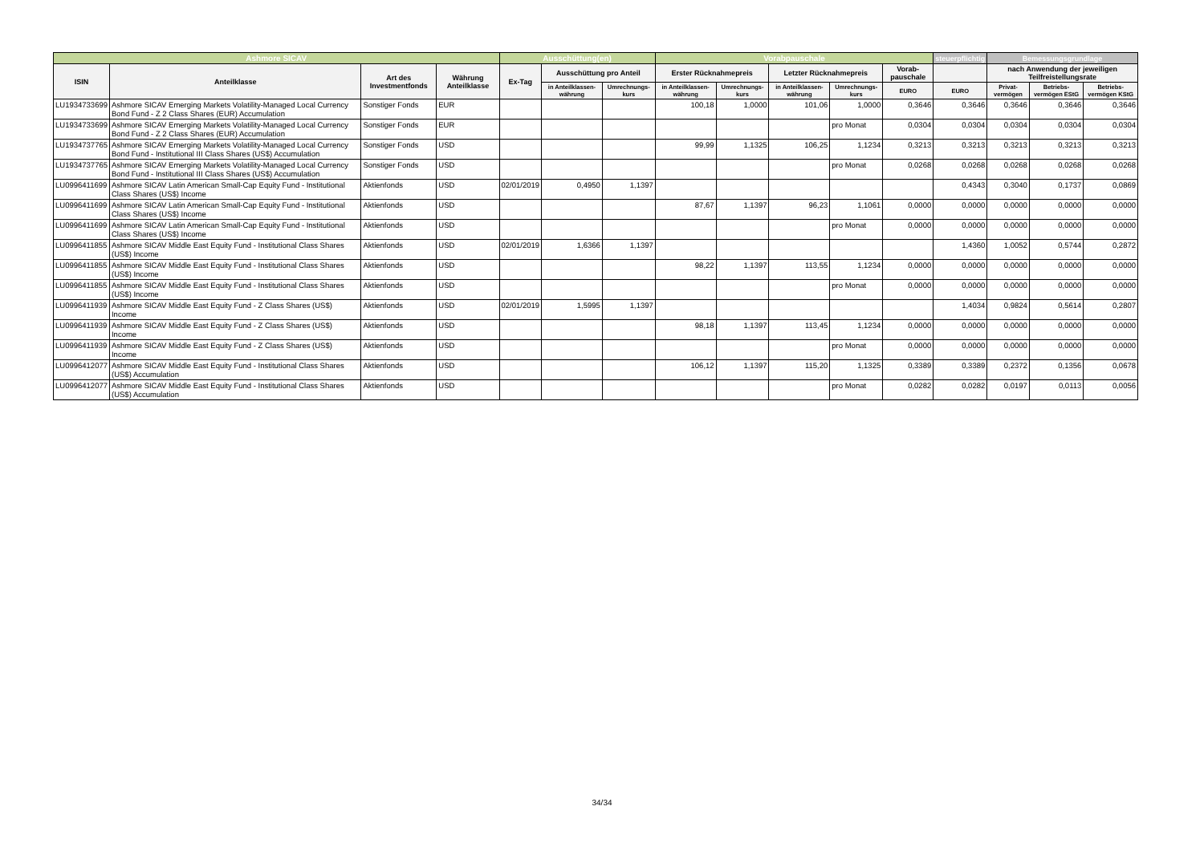| Ashmore SICAV | | | | Ausschüttung(en) | | | Vorabpauschale | | | | | steuerpflichtig | Bemessungsgrundlage | | |
| --- | --- | --- | --- | --- | --- | --- | --- | --- | --- | --- | --- | --- | --- | --- | --- |
| ISIN | Anteilklasse | Art des Investmentfonds | Währung Anteilklasse | Ex-Tag | Ausschüttung pro Anteil | | Erster Rücknahmepreis | | Letzter Rücknahmepreis | | Vorab-pauschale | | nach Anwendung der jeweiligen Teilfreistellungsrate | | |
| | | | | | in Anteilklassen-währung | Umrechnungs-kurs | in Anteilklassen-währung | Umrechnungs-kurs | in Anteilklassen-währung | Umrechnungs-kurs | EURO | EURO | Privat-vermögen | Betriebs-vermögen EStG | Betriebs-vermögen KStG |
| LU1934733699 | Ashmore SICAV Emerging Markets Volatility-Managed Local Currency Bond Fund - Z 2 Class Shares (EUR) Accumulation | Sonstiger Fonds | EUR | | | | 100,18 | 1,0000 | 101,06 | 1,0000 | 0,3646 | 0,3646 | 0,3646 | 0,3646 | 0,3646 |
| LU1934733699 | Ashmore SICAV Emerging Markets Volatility-Managed Local Currency Bond Fund - Z 2 Class Shares (EUR) Accumulation | Sonstiger Fonds | EUR | | | | | | | pro Monat | 0,0304 | 0,0304 | 0,0304 | 0,0304 | 0,0304 |
| LU1934737765 | Ashmore SICAV Emerging Markets Volatility-Managed Local Currency Bond Fund - Institutional III Class Shares (US$) Accumulation | Sonstiger Fonds | USD | | | | 99,99 | 1,1325 | 106,25 | 1,1234 | 0,3213 | 0,3213 | 0,3213 | 0,3213 | 0,3213 |
| LU1934737765 | Ashmore SICAV Emerging Markets Volatility-Managed Local Currency Bond Fund - Institutional III Class Shares (US$) Accumulation | Sonstiger Fonds | USD | | | | | | | pro Monat | 0,0268 | 0,0268 | 0,0268 | 0,0268 | 0,0268 |
| LU0996411699 | Ashmore SICAV Latin American Small-Cap Equity Fund - Institutional Class Shares (US$) Income | Aktienfonds | USD | 02/01/2019 | 0,4950 | 1,1397 | | | | | | 0,4343 | 0,3040 | 0,1737 | 0,0869 |
| LU0996411699 | Ashmore SICAV Latin American Small-Cap Equity Fund - Institutional Class Shares (US$) Income | Aktienfonds | USD | | | | 87,67 | 1,1397 | 96,23 | 1,1061 | 0,0000 | 0,0000 | 0,0000 | 0,0000 | 0,0000 |
| LU0996411699 | Ashmore SICAV Latin American Small-Cap Equity Fund - Institutional Class Shares (US$) Income | Aktienfonds | USD | | | | | | | pro Monat | 0,0000 | 0,0000 | 0,0000 | 0,0000 | 0,0000 |
| LU0996411855 | Ashmore SICAV Middle East Equity Fund - Institutional Class Shares (US$) Income | Aktienfonds | USD | 02/01/2019 | 1,6366 | 1,1397 | | | | | | 1,4360 | 1,0052 | 0,5744 | 0,2872 |
| LU0996411855 | Ashmore SICAV Middle East Equity Fund - Institutional Class Shares (US$) Income | Aktienfonds | USD | | | | 98,22 | 1,1397 | 113,55 | 1,1234 | 0,0000 | 0,0000 | 0,0000 | 0,0000 | 0,0000 |
| LU0996411855 | Ashmore SICAV Middle East Equity Fund - Institutional Class Shares (US$) Income | Aktienfonds | USD | | | | | | | pro Monat | 0,0000 | 0,0000 | 0,0000 | 0,0000 | 0,0000 |
| LU0996411939 | Ashmore SICAV Middle East Equity Fund - Z Class Shares (US$) Income | Aktienfonds | USD | 02/01/2019 | 1,5995 | 1,1397 | | | | | | 1,4034 | 0,9824 | 0,5614 | 0,2807 |
| LU0996411939 | Ashmore SICAV Middle East Equity Fund - Z Class Shares (US$) Income | Aktienfonds | USD | | | | 98,18 | 1,1397 | 113,45 | 1,1234 | 0,0000 | 0,0000 | 0,0000 | 0,0000 | 0,0000 |
| LU0996411939 | Ashmore SICAV Middle East Equity Fund - Z Class Shares (US$) Income | Aktienfonds | USD | | | | | | | pro Monat | 0,0000 | 0,0000 | 0,0000 | 0,0000 | 0,0000 |
| LU0996412077 | Ashmore SICAV Middle East Equity Fund - Institutional Class Shares (US$) Accumulation | Aktienfonds | USD | | | | 106,12 | 1,1397 | 115,20 | 1,1325 | 0,3389 | 0,3389 | 0,2372 | 0,1356 | 0,0678 |
| LU0996412077 | Ashmore SICAV Middle East Equity Fund - Institutional Class Shares (US$) Accumulation | Aktienfonds | USD | | | | | | | pro Monat | 0,0282 | 0,0282 | 0,0197 | 0,0113 | 0,0056 |
34/34